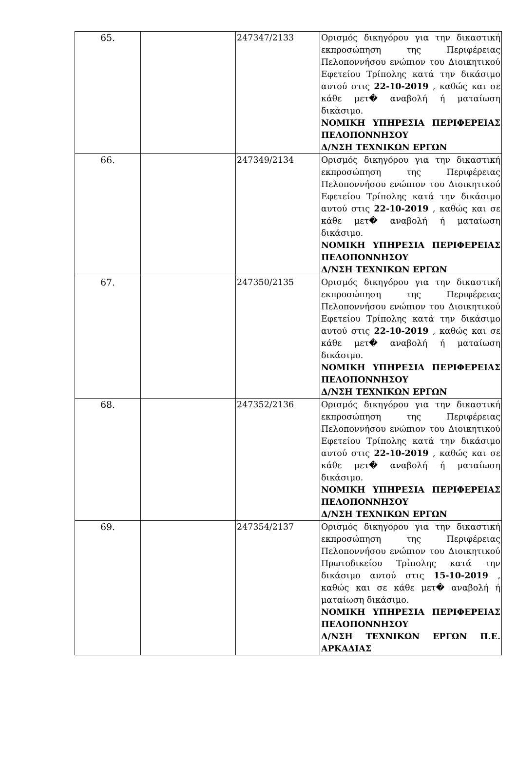| 65. | | 247347/2133 | Ορισμός δικηγόρου για την δικαστική εκπροσώπηση της Περιφέρειας Πελοποννήσου ενώπιον του Διοικητικού Εφετείου Τρίπολης κατά την δικάσιμο αυτού στις 22-10-2019 , καθώς και σε κάθε μετ� αναβολή ή ματαίωση δικάσιμο. ΝΟΜΙΚΗ ΥΠΗΡΕΣΙΑ ΠΕΡΙΦΕΡΕΙΑΣ ΠΕΛΟΠΟΝΝΗΣΟΥ Δ/ΝΣΗ ΤΕΧΝΙΚΩΝ ΕΡΓΩΝ |
| 66. | | 247349/2134 | Ορισμός δικηγόρου για την δικαστική εκπροσώπηση της Περιφέρειας Πελοποννήσου ενώπιον του Διοικητικού Εφετείου Τρίπολης κατά την δικάσιμο αυτού στις 22-10-2019 , καθώς και σε κάθε μετ� αναβολή ή ματαίωση δικάσιμο. ΝΟΜΙΚΗ ΥΠΗΡΕΣΙΑ ΠΕΡΙΦΕΡΕΙΑΣ ΠΕΛΟΠΟΝΝΗΣΟΥ Δ/ΝΣΗ ΤΕΧΝΙΚΩΝ ΕΡΓΩΝ |
| 67. | | 247350/2135 | Ορισμός δικηγόρου για την δικαστική εκπροσώπηση της Περιφέρειας Πελοποννήσου ενώπιον του Διοικητικού Εφετείου Τρίπολης κατά την δικάσιμο αυτού στις 22-10-2019 , καθώς και σε κάθε μετ� αναβολή ή ματαίωση δικάσιμο. ΝΟΜΙΚΗ ΥΠΗΡΕΣΙΑ ΠΕΡΙΦΕΡΕΙΑΣ ΠΕΛΟΠΟΝΝΗΣΟΥ Δ/ΝΣΗ ΤΕΧΝΙΚΩΝ ΕΡΓΩΝ |
| 68. | | 247352/2136 | Ορισμός δικηγόρου για την δικαστική εκπροσώπηση της Περιφέρειας Πελοποννήσου ενώπιον του Διοικητικού Εφετείου Τρίπολης κατά την δικάσιμο αυτού στις 22-10-2019 , καθώς και σε κάθε μετ� αναβολή ή ματαίωση δικάσιμο. ΝΟΜΙΚΗ ΥΠΗΡΕΣΙΑ ΠΕΡΙΦΕΡΕΙΑΣ ΠΕΛΟΠΟΝΝΗΣΟΥ Δ/ΝΣΗ ΤΕΧΝΙΚΩΝ ΕΡΓΩΝ |
| 69. | | 247354/2137 | Ορισμός δικηγόρου για την δικαστική εκπροσώπηση της Περιφέρειας Πελοποννήσου ενώπιον του Διοικητικού Πρωτοδικείου Τρίπολης κατά την δικάσιμο αυτού στις 15-10-2019 , καθώς και σε κάθε μετ� αναβολή ή ματαίωση δικάσιμο. ΝΟΜΙΚΗ ΥΠΗΡΕΣΙΑ ΠΕΡΙΦΕΡΕΙΑΣ ΠΕΛΟΠΟΝΝΗΣΟΥ Δ/ΝΣΗ ΤΕΧΝΙΚΩΝ ΕΡΓΩΝ Π.Ε. ΑΡΚΑΔΙΑΣ |